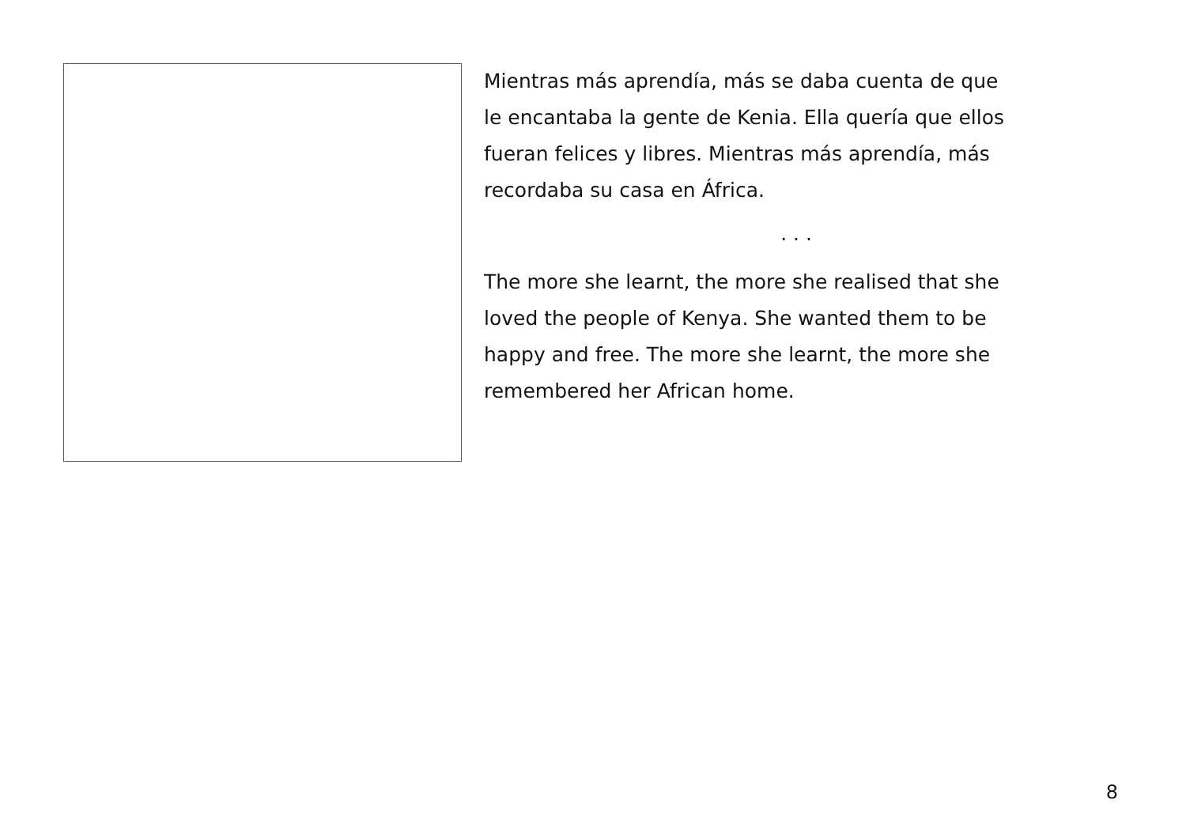Mientras más aprendía, más se daba cuenta de que
le encantaba la gente de Kenia. Ella quería que ellos
fueran felices y libres. Mientras más aprendía, más
recordaba su casa en África.
. . .
The more she learnt, the more she realised that she
loved the people of Kenya. She wanted them to be
happy and free. The more she learnt, the more she
remembered her African home.
8